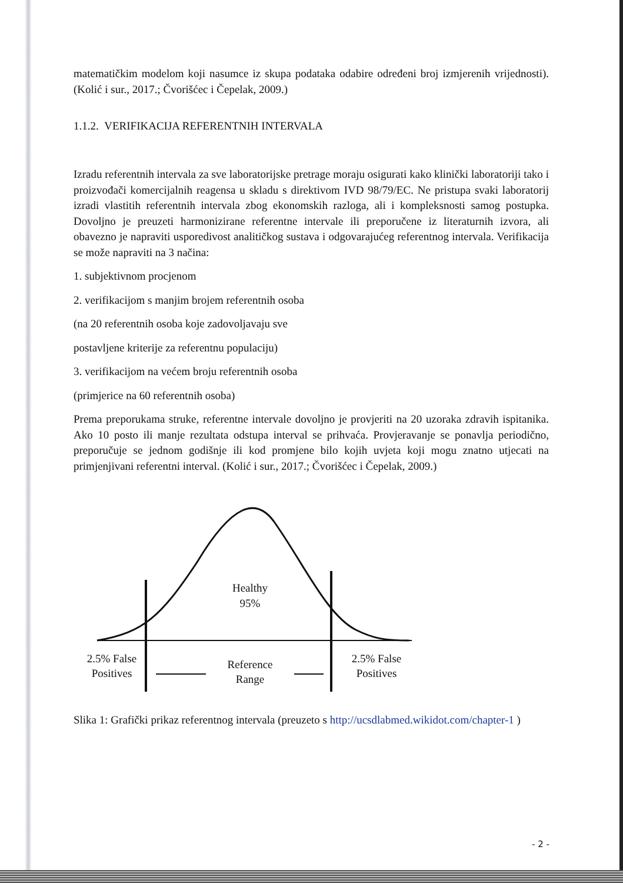matematičkim modelom koji nasumce iz skupa podataka odabire određeni broj izmjerenih vrijednosti). (Kolić i sur., 2017.; Čvorišćec i Čepelak, 2009.)
1.1.2. VERIFIKACIJA REFERENTNIH INTERVALA
Izradu referentnih intervala za sve laboratorijske pretrage moraju osigurati kako klinički laboratoriji tako i proizvođači komercijalnih reagensa u skladu s direktivom IVD 98/79/EC. Ne pristupa svaki laboratorij izradi vlastitih referentnih intervala zbog ekonomskih razloga, ali i kompleksnosti samog postupka. Dovoljno je preuzeti harmonizirane referentne intervale ili preporučene iz literaturnih izvora, ali obavezno je napraviti usporedivost analitičkog sustava i odgovarajućeg referentnog intervala. Verifikacija se može napraviti na 3 načina:
1. subjektivnom procjenom
2. verifikacijom s manjim brojem referentnih osoba
(na 20 referentnih osoba koje zadovoljavaju sve
postavljene kriterije za referentnu populaciju)
3. verifikacijom na većem broju referentnih osoba
(primjerice na 60 referentnih osoba)
Prema preporukama struke, referentne intervale dovoljno je provjeriti na 20 uzoraka zdravih ispitanika. Ako 10 posto ili manje rezultata odstupa interval se prihvaća. Provjeravanje se ponavlja periodično, preporučuje se jednom godišnje ili kod promjene bilo kojih uvjeta koji mogu znatno utjecati na primjenjivani referentni interval. (Kolić i sur., 2017.; Čvorišćec i Čepelak, 2009.)
Healthy
95%
2.5% False
Positives
2.5% False
Positives
Reference
Range
Slika 1: Grafički prikaz referentnog intervala (preuzeto s http://ucsdlabmed.wikidot.com/chapter-1 )
- 2 -